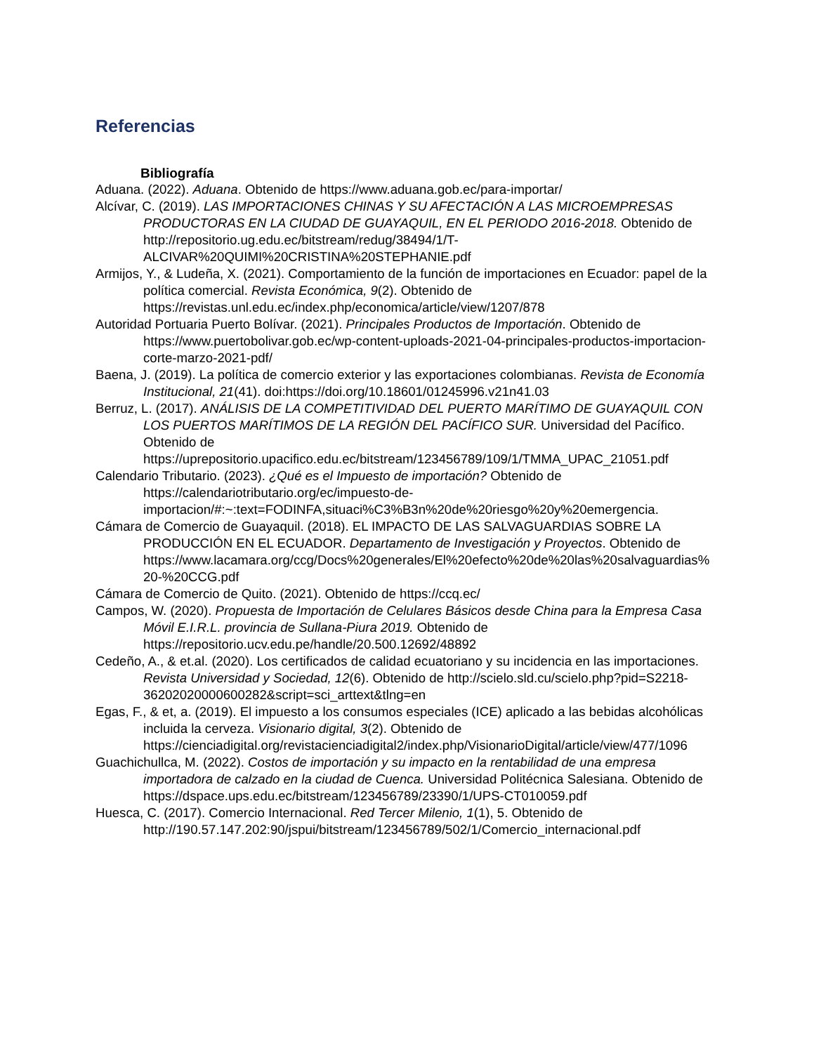Referencias
Bibliografía
Aduana. (2022). Aduana. Obtenido de https://www.aduana.gob.ec/para-importar/
Alcívar, C. (2019). LAS IMPORTACIONES CHINAS Y SU AFECTACIÓN A LAS MICROEMPRESAS PRODUCTORAS EN LA CIUDAD DE GUAYAQUIL, EN EL PERIODO 2016-2018. Obtenido de http://repositorio.ug.edu.ec/bitstream/redug/38494/1/T-ALCIVAR%20QUIMI%20CRISTINA%20STEPHANIE.pdf
Armijos, Y., & Ludeña, X. (2021). Comportamiento de la función de importaciones en Ecuador: papel de la política comercial. Revista Económica, 9(2). Obtenido de https://revistas.unl.edu.ec/index.php/economica/article/view/1207/878
Autoridad Portuaria Puerto Bolívar. (2021). Principales Productos de Importación. Obtenido de https://www.puertobolivar.gob.ec/wp-content-uploads-2021-04-principales-productos-importacion-corte-marzo-2021-pdf/
Baena, J. (2019). La política de comercio exterior y las exportaciones colombianas. Revista de Economía Institucional, 21(41). doi:https://doi.org/10.18601/01245996.v21n41.03
Berruz, L. (2017). ANÁLISIS DE LA COMPETITIVIDAD DEL PUERTO MARÍTIMO DE GUAYAQUIL CON LOS PUERTOS MARÍTIMOS DE LA REGIÓN DEL PACÍFICO SUR. Universidad del Pacífico. Obtenido de https://uprepositorio.upacifico.edu.ec/bitstream/123456789/109/1/TMMA_UPAC_21051.pdf
Calendario Tributario. (2023). ¿Qué es el Impuesto de importación? Obtenido de https://calendariotributario.org/ec/impuesto-de-importacion/#:~:text=FODINFA,situaci%C3%B3n%20de%20riesgo%20y%20emergencia.
Cámara de Comercio de Guayaquil. (2018). EL IMPACTO DE LAS SALVAGUARDIAS SOBRE LA PRODUCCIÓN EN EL ECUADOR. Departamento de Investigación y Proyectos. Obtenido de https://www.lacamara.org/ccg/Docs%20generales/El%20efecto%20de%20las%20salvaguardias%20-%20CCG.pdf
Cámara de Comercio de Quito. (2021). Obtenido de https://ccq.ec/
Campos, W. (2020). Propuesta de Importación de Celulares Básicos desde China para la Empresa Casa Móvil E.I.R.L. provincia de Sullana-Piura 2019. Obtenido de https://repositorio.ucv.edu.pe/handle/20.500.12692/48892
Cedeño, A., & et.al. (2020). Los certificados de calidad ecuatoriano y su incidencia en las importaciones. Revista Universidad y Sociedad, 12(6). Obtenido de http://scielo.sld.cu/scielo.php?pid=S2218-36202020000600282&script=sci_arttext&tlng=en
Egas, F., & et, a. (2019). El impuesto a los consumos especiales (ICE) aplicado a las bebidas alcohólicas incluida la cerveza. Visionario digital, 3(2). Obtenido de https://cienciadigital.org/revistacienciadigital2/index.php/VisionarioDigital/article/view/477/1096
Guachichullca, M. (2022). Costos de importación y su impacto en la rentabilidad de una empresa importadora de calzado en la ciudad de Cuenca. Universidad Politécnica Salesiana. Obtenido de https://dspace.ups.edu.ec/bitstream/123456789/23390/1/UPS-CT010059.pdf
Huesca, C. (2017). Comercio Internacional. Red Tercer Milenio, 1(1), 5. Obtenido de http://190.57.147.202:90/jspui/bitstream/123456789/502/1/Comercio_internacional.pdf